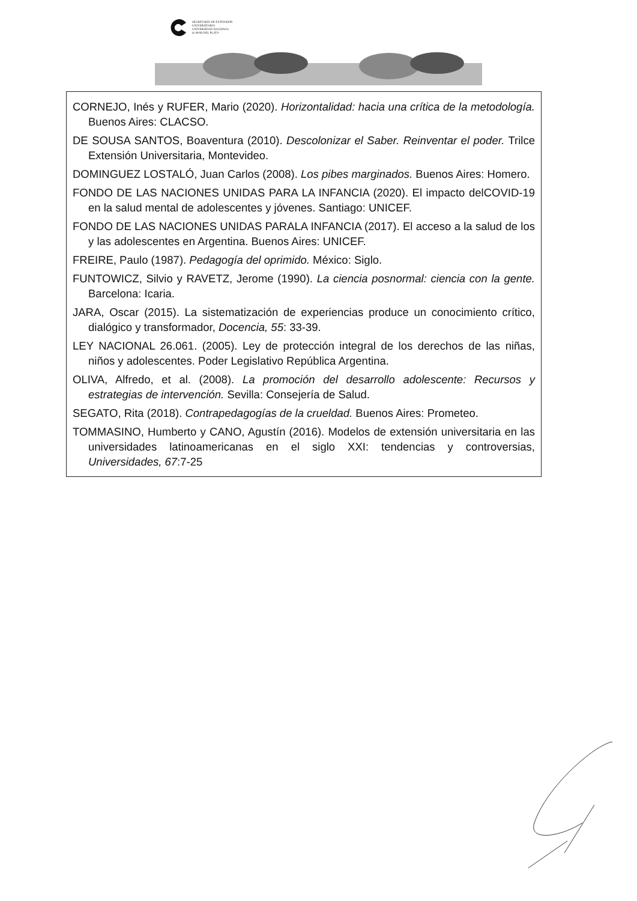SECRETARÍA DE EXTENSIÓN
UNIVERSITARIA
UNIVERSIDAD NACIONAL
de MAR DEL PLATA
CORNEJO, Inés y RUFER, Mario (2020). Horizontalidad: hacia una crítica de la metodología. Buenos Aires: CLACSO.
DE SOUSA SANTOS, Boaventura (2010). Descolonizar el Saber. Reinventar el poder. Trilce Extensión Universitaria, Montevideo.
DOMINGUEZ LOSTALÓ, Juan Carlos (2008). Los pibes marginados. Buenos Aires: Homero.
FONDO DE LAS NACIONES UNIDAS PARA LA INFANCIA (2020). El impacto delCOVID-19 en la salud mental de adolescentes y jóvenes. Santiago: UNICEF.
FONDO DE LAS NACIONES UNIDAS PARALA INFANCIA (2017). El acceso a la salud de los y las adolescentes en Argentina. Buenos Aires: UNICEF.
FREIRE, Paulo (1987). Pedagogía del oprimido. México: Siglo.
FUNTOWICZ, Silvio y RAVETZ, Jerome (1990). La ciencia posnormal: ciencia con la gente. Barcelona: Icaria.
JARA, Oscar (2015). La sistematización de experiencias produce un conocimiento crítico, dialógico y transformador, Docencia, 55: 33-39.
LEY NACIONAL 26.061. (2005). Ley de protección integral de los derechos de las niñas, niños y adolescentes. Poder Legislativo República Argentina.
OLIVA, Alfredo, et al. (2008). La promoción del desarrollo adolescente: Recursos y estrategias de intervención. Sevilla: Consejería de Salud.
SEGATO, Rita (2018). Contrapedagogías de la crueldad. Buenos Aires: Prometeo.
TOMMASINO, Humberto y CANO, Agustín (2016). Modelos de extensión universitaria en las universidades latinoamericanas en el siglo XXI: tendencias y controversias, Universidades, 67:7-25